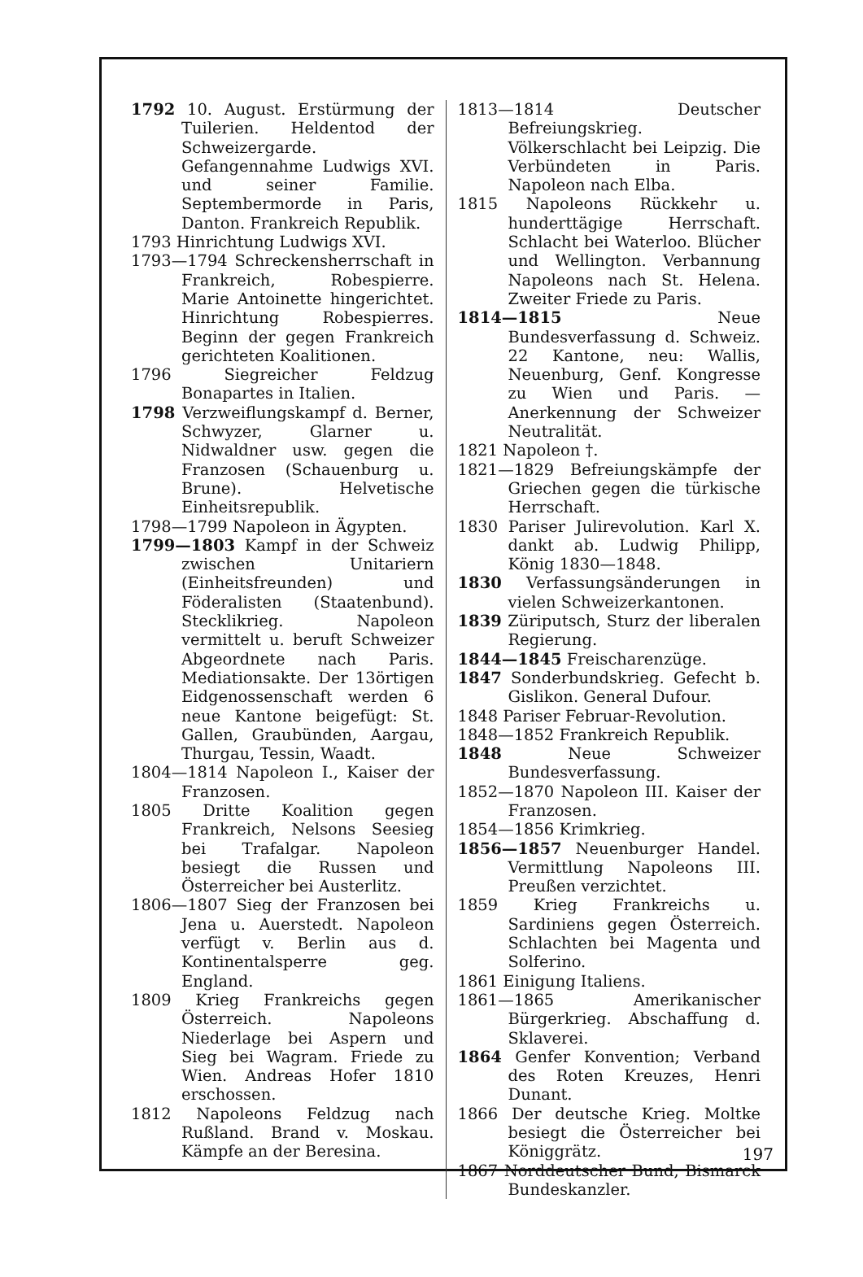1792 10. August. Erstürmung der Tuilerien. Heldentod der Schweizergarde. Gefangennahme Ludwigs XVI. und seiner Familie. Septembermorde in Paris, Danton. Frankreich Republik.
1793 Hinrichtung Ludwigs XVI.
1793—1794 Schreckensherrschaft in Frankreich, Robespierre. Marie Antoinette hingerichtet. Hinrichtung Robespierres. Beginn der gegen Frankreich gerichteten Koalitionen.
1796 Siegreicher Feldzug Bonapartes in Italien.
1798 Verzweiflungskampf d. Berner, Schwyzer, Glarner u. Nidwaldner usw. gegen die Franzosen (Schauenburg u. Brune). Helvetische Einheitsrepublik.
1798—1799 Napoleon in Ägypten.
1799—1803 Kampf in der Schweiz zwischen Unitariern (Einheitsfreunden) und Föderalisten (Staatenbund). Stecklikrieg. Napoleon vermittelt u. beruft Schweizer Abgeordnete nach Paris. Mediationsakte. Der 13örtigen Eidgenossenschaft werden 6 neue Kantone beigefügt: St. Gallen, Graubünden, Aargau, Thurgau, Tessin, Waadt.
1804—1814 Napoleon I., Kaiser der Franzosen.
1805 Dritte Koalition gegen Frankreich, Nelsons Seesieg bei Trafalgar. Napoleon besiegt die Russen und Österreicher bei Austerlitz.
1806—1807 Sieg der Franzosen bei Jena u. Auerstedt. Napoleon verfügt v. Berlin aus d. Kontinentalsperre geg. England.
1809 Krieg Frankreichs gegen Österreich. Napoleons Niederlage bei Aspern und Sieg bei Wagram. Friede zu Wien. Andreas Hofer 1810 erschossen.
1812 Napoleons Feldzug nach Rußland. Brand v. Moskau. Kämpfe an der Beresina.
1813—1814 Deutscher Befreiungskrieg. Völkerschlacht bei Leipzig. Die Verbündeten in Paris. Napoleon nach Elba.
1815 Napoleons Rückkehr u. hunderttägige Herrschaft. Schlacht bei Waterloo. Blücher und Wellington. Verbannung Napoleons nach St. Helena. Zweiter Friede zu Paris.
1814—1815 Neue Bundesverfassung d. Schweiz. 22 Kantone, neu: Wallis, Neuenburg, Genf. Kongresse zu Wien und Paris. — Anerkennung der Schweizer Neutralität.
1821 Napoleon †.
1821—1829 Befreiungskämpfe der Griechen gegen die türkische Herrschaft.
1830 Pariser Julirevolution. Karl X. dankt ab. Ludwig Philipp, König 1830—1848.
1830 Verfassungsänderungen in vielen Schweizerkantonen.
1839 Züriputsch, Sturz der liberalen Regierung.
1844—1845 Freischarenzüge.
1847 Sonderbundskrieg. Gefecht b. Gislikon. General Dufour.
1848 Pariser Februar-Revolution.
1848—1852 Frankreich Republik.
1848 Neue Schweizer Bundesverfassung.
1852—1870 Napoleon III. Kaiser der Franzosen.
1854—1856 Krimkrieg.
1856—1857 Neuenburger Handel. Vermittlung Napoleons III. Preußen verzichtet.
1859 Krieg Frankreichs u. Sardiniens gegen Österreich. Schlachten bei Magenta und Solferino.
1861 Einigung Italiens.
1861—1865 Amerikanischer Bürgerkrieg. Abschaffung d. Sklaverei.
1864 Genfer Konvention; Verband des Roten Kreuzes, Henri Dunant.
1866 Der deutsche Krieg. Moltke besiegt die Österreicher bei Königgrätz.
1867 Norddeutscher Bund, Bismarck Bundeskanzler.
197